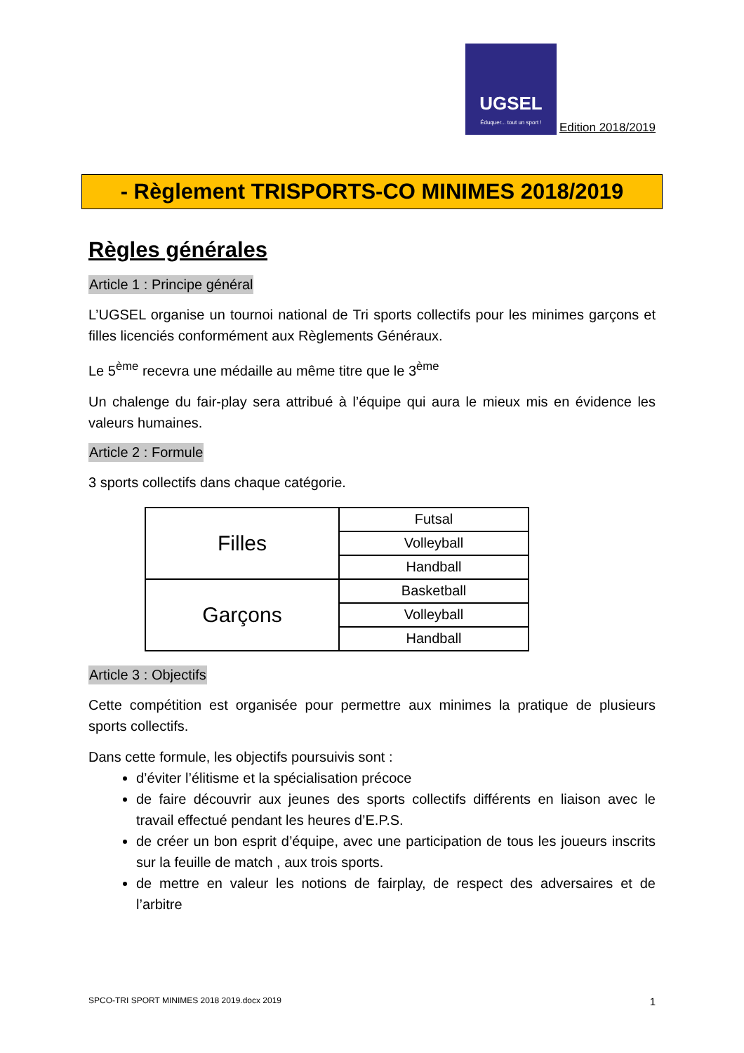UGSEL
Éduquer... tout un sport !
Edition 2018/2019
- Règlement TRISPORTS-CO MINIMES 2018/2019
Règles générales
Article 1 : Principe général
L’UGSEL organise un tournoi national de Tri sports collectifs pour les minimes garçons et filles licenciés conformément aux Règlements Généraux.
Le 5<sup>ème</sup> recevra une médaille au même titre que le 3<sup>ème</sup>
Un chalenge du fair-play sera attribué à l’équipe qui aura le mieux mis en évidence les valeurs humaines.
Article 2 : Formule
3 sports collectifs dans chaque catégorie.
| Filles | Futsal |
| | Volleyball |
| | Handball |
| Garçons | Basketball |
| | Volleyball |
| | Handball |
Article 3 : Objectifs
Cette compétition est organisée pour permettre aux minimes la pratique de plusieurs sports collectifs.
Dans cette formule, les objectifs poursuivis sont :
d’éviter l’élitisme et la spécialisation précoce
de faire découvrir aux jeunes des sports collectifs différents en liaison avec le travail effectué pendant les heures d’E.P.S.
de créer un bon esprit d’équipe, avec une participation de tous les joueurs inscrits sur la feuille de match , aux trois sports.
de mettre en valeur les notions de fairplay, de respect des adversaires et de l’arbitre
SPCO-TRI SPORT MINIMES 2018 2019.docx 2019 1